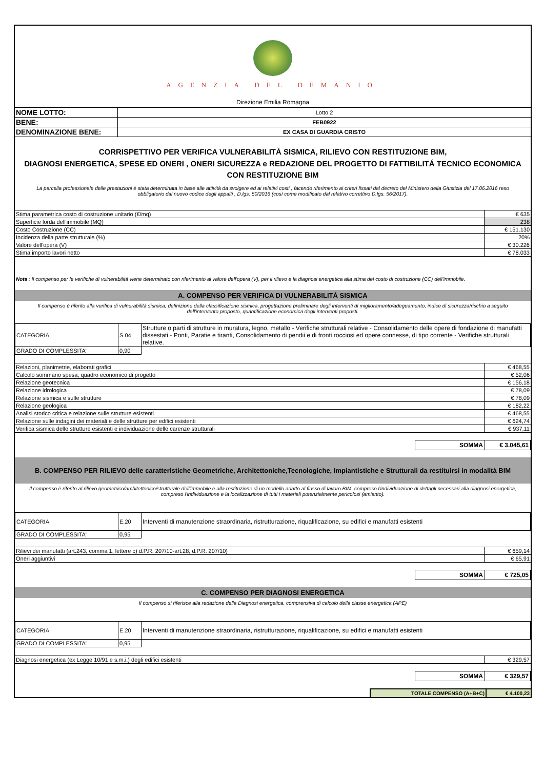AGENZIA DEL DEMANIO
Direzione Emilia Romagna
| NOME LOTTO: | Lotto 2 |
| BENE: | FEB0922 |
| DENOMINAZIONE BENE: | EX CASA DI GUARDIA CRISTO |
CORRISPETTIVO PER VERIFICA VULNERABILITÀ SISMICA, RILIEVO CON RESTITUZIONE BIM,
DIAGNOSI ENERGETICA, SPESE ED ONERI , ONERI SICUREZZA e REDAZIONE DEL PROGETTO DI FATTIBILITÁ TECNICO ECONOMICA CON RESTITUZIONE BIM
La parcella professionale delle prestazioni è stata determinata in base alle attività da svolgere ed ai relativi costi , facendo riferimento ai criteri fissati dal decreto del Ministero della Giustizia del 17.06.2016 reso obbligatorio dal nuovo codice degli appalti , D.lgs. 50/2016 (così come modificato dal relativo correttivo D.lgs. 56/2017).
| Stima parametrica costo di costruzione unitario (€/mq) | € 635 |
| Superficie lorda dell'immobile (MQ) | 238 |
| Costo Costruzione (CC) | € 151.130 |
| Incidenza della parte strutturale (%) | 20% |
| Valore dell'opera (V) | € 30.226 |
| Stima importo lavori netto | € 78.033 |
Nota : Il compenso per le verifiche di vulnerabilità viene determinato con riferimento al valore dell'opera (V), per il rilievo e la diagnosi energetica alla stima del costo di costruzione (CC) dell'immobile.
A. COMPENSO PER VERIFICA DI VULNERABILITÁ SISMICA
Il compenso è riferito alla verifica di vulnerabilità sismica, definizione della classificazione sismica, progettazione preliminare degli interventi di miglioramento/adeguamento, indice di sicurezza/rischio a seguito dell'intervento proposto, quantificazione economica degli interventi proposti.
| CATEGORIA | S.04 | Strutture o parti di strutture in muratura, legno, metallo - Verifiche strutturali relative - Consolidamento delle opere di fondazione di manufatti dissestati - Ponti, Paratie e tiranti, Consolidamento di pendii e di fronti rocciosi ed opere connesse, di tipo corrente - Verifiche strutturali relative. |
| GRADO DI COMPLESSITA' | 0,90 | |
| Relazioni, planimetrie, elaborati grafici | € 468,55 |
| Calcolo sommario spesa, quadro economico di progetto | € 52,06 |
| Relazione geotecnica | € 156,18 |
| Relazione idrologica | € 78,09 |
| Relazione sismica e sulle strutture | € 78,09 |
| Relazione geologica | € 182,22 |
| Analisi storico critica e relazione sulle strutture esistenti | € 468,55 |
| Relazione sulle indagini dei materiali e delle strutture per edifici esistenti | € 624,74 |
| Verifica sismica delle strutture esistenti e individuazione delle carenze strutturali | € 937,11 |
SOMMA € 3.045,61
B. COMPENSO PER RILIEVO delle caratteristiche Geometriche, Architettoniche,Tecnologiche, Impiantistiche e Strutturali da restituirsi in modalità BIM
Il compenso è riferito al rilievo geometrico/architettonico/strutturale dell'immobile e alla restituzione di un modello adatto al flusso di lavoro BIM, compreso l'individuazione di dettagli necessari alla diagnosi energetica, compreso l'individuazione e la localizzazione di tutti i materiali potenzialmente pericolosi (amianto).
| CATEGORIA | E.20 | Interventi di manutenzione straordinaria, ristrutturazione, riqualificazione, su edifici e manufatti esistenti |
| GRADO DI COMPLESSITA' | 0,95 | |
| Rilievi dei manufatti (art.243, comma 1, lettere c) d.P.R. 207/10-art.28, d.P.R. 207/10) | € 659,14 |
| Oneri aggiuntivi | € 65,91 |
SOMMA € 725,05
C. COMPENSO PER DIAGNOSI ENERGETICA
Il compenso si riferisce alla redazione della Diagnosi energetica, comprensiva di calcolo della classe energetica (APE)
| CATEGORIA | E.20 | Interventi di manutenzione straordinaria, ristrutturazione, riqualificazione, su edifici e manufatti esistenti |
| GRADO DI COMPLESSITA' | 0,95 | |
| Diagnosi energetica (ex Legge 10/91 e s.m.i.) degli edifici esistenti | € 329,57 |
SOMMA € 329,57
TOTALE COMPENSO (A+B+C) € 4.100,23